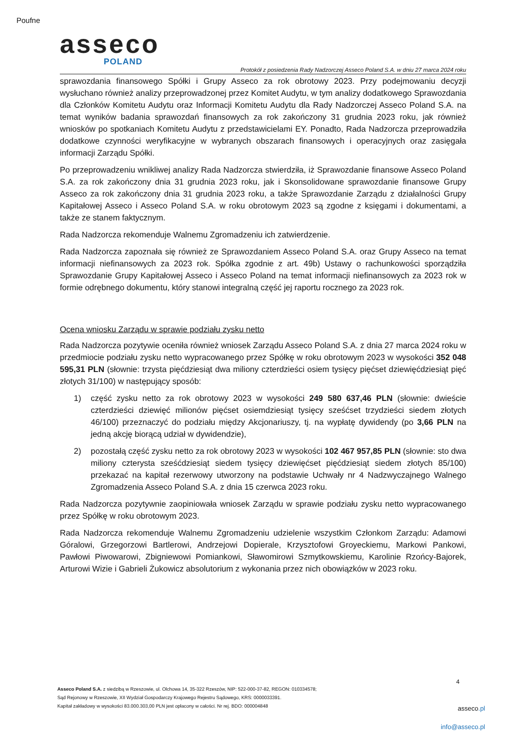Poufne
asseco
POLAND
Protokół z posiedzenia Rady Nadzorczej Asseco Poland S.A. w dniu 27 marca 2024 roku
sprawozdania finansowego Spółki i Grupy Asseco za rok obrotowy 2023. Przy podejmowaniu decyzji wysłuchano również analizy przeprowadzonej przez Komitet Audytu, w tym analizy dodatkowego Sprawozdania dla Członków Komitetu Audytu oraz Informacji Komitetu Audytu dla Rady Nadzorczej Asseco Poland S.A. na temat wyników badania sprawozdań finansowych za rok zakończony 31 grudnia 2023 roku, jak również wniosków po spotkaniach Komitetu Audytu z przedstawicielami EY. Ponadto, Rada Nadzorcza przeprowadziła dodatkowe czynności weryfikacyjne w wybranych obszarach finansowych i operacyjnych oraz zasięgała informacji Zarządu Spółki.
Po przeprowadzeniu wnikliwej analizy Rada Nadzorcza stwierdziła, iż Sprawozdanie finansowe Asseco Poland S.A. za rok zakończony dnia 31 grudnia 2023 roku, jak i Skonsolidowane sprawozdanie finansowe Grupy Asseco za rok zakończony dnia 31 grudnia 2023 roku, a także Sprawozdanie Zarządu z działalności Grupy Kapitałowej Asseco i Asseco Poland S.A. w roku obrotowym 2023 są zgodne z księgami i dokumentami, a także ze stanem faktycznym.
Rada Nadzorcza rekomenduje Walnemu Zgromadzeniu ich zatwierdzenie.
Rada Nadzorcza zapoznała się również ze Sprawozdaniem Asseco Poland S.A. oraz Grupy Asseco na temat informacji niefinansowych za 2023 rok. Spółka zgodnie z art. 49b) Ustawy o rachunkowości sporządziła Sprawozdanie Grupy Kapitałowej Asseco i Asseco Poland na temat informacji niefinansowych za 2023 rok w formie odrębnego dokumentu, który stanowi integralną część jej raportu rocznego za 2023 rok.
Ocena wniosku Zarządu w sprawie podziału zysku netto
Rada Nadzorcza pozytywie oceniła również wniosek Zarządu Asseco Poland S.A. z dnia 27 marca 2024 roku w przedmiocie podziału zysku netto wypracowanego przez Spółkę w roku obrotowym 2023 w wysokości 352 048 595,31 PLN (słownie: trzysta pięćdziesiąt dwa miliony czterdzieści osiem tysięcy pięćset dziewięćdziesiąt pięć złotych 31/100) w następujący sposób:
1) część zysku netto za rok obrotowy 2023 w wysokości 249 580 637,46 PLN (słownie: dwieście czterdzieści dziewięć milionów pięćset osiemdziesiąt tysięcy sześćset trzydzieści siedem złotych 46/100) przeznaczyć do podziału między Akcjonariuszy, tj. na wypłatę dywidendy (po 3,66 PLN na jedną akcję biorącą udział w dywidendzie),
2) pozostałą część zysku netto za rok obrotowy 2023 w wysokości 102 467 957,85 PLN (słownie: sto dwa miliony czterysta sześćdziesiąt siedem tysięcy dziewięćset pięćdziesiąt siedem złotych 85/100) przekazać na kapitał rezerwowy utworzony na podstawie Uchwały nr 4 Nadzwyczajnego Walnego Zgromadzenia Asseco Poland S.A. z dnia 15 czerwca 2023 roku.
Rada Nadzorcza pozytywnie zaopiniowała wniosek Zarządu w sprawie podziału zysku netto wypracowanego przez Spółkę w roku obrotowym 2023.
Rada Nadzorcza rekomenduje Walnemu Zgromadzeniu udzielenie wszystkim Członkom Zarządu: Adamowi Góralowi, Grzegorzowi Bartlerowi, Andrzejowi Dopierale, Krzysztofowi Groyeckiemu, Markowi Pankowi, Pawłowi Piwowarowi, Zbigniewowi Pomiankowi, Sławomirowi Szmytkowskiemu, Karolinie Rzońcy-Bajorek, Arturowi Wizie i Gabrieli Żukowicz absolutorium z wykonania przez nich obowiązków w 2023 roku.
4
Asseco Poland S.A. z siedzibą w Rzeszowie, ul. Olchowa 14, 35-322 Rzeszów, NIP: 522-000-37-82, REGON: 010334578;
Sąd Rejonowy w Rzeszowie, XII Wydział Gospodarczy Krajowego Rejestru Sądowego, KRS: 0000033391.
Kapitał zakładowy w wysokości 83.000.303,00 PLN jest opłacony w całości. Nr rej. BDO: 000004848
asseco.pl
info@asseco.pl